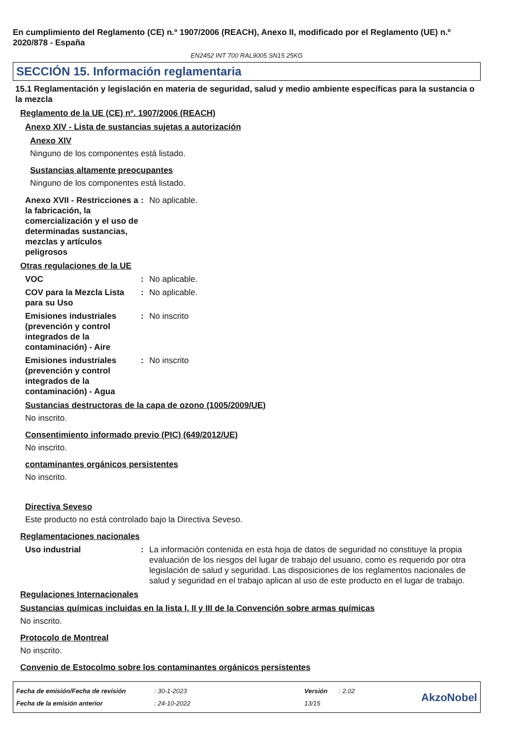En cumplimiento del Reglamento (CE) n.º 1907/2006 (REACH), Anexo II, modificado por el Reglamento (UE) n.º 2020/878 - España
EN2452 INT 700 RAL9005 SN15 25KG
SECCIÓN 15. Información reglamentaria
15.1 Reglamentación y legislación en materia de seguridad, salud y medio ambiente específicas para la sustancia o la mezcla
Reglamento de la UE (CE) nº. 1907/2006 (REACH)
Anexo XIV - Lista de sustancias sujetas a autorización
Anexo XIV
Ninguno de los componentes está listado.
Sustancias altamente preocupantes
Ninguno de los componentes está listado.
Anexo XVII - Restricciones a la fabricación, la comercialización y el uso de determinadas sustancias, mezclas y artículos peligrosos
: No aplicable.
Otras regulaciones de la UE
VOC : No aplicable.
COV para la Mezcla Lista para su Uso
: No aplicable.
Emisiones industriales (prevención y control integrados de la contaminación) - Aire
: No inscrito
Emisiones industriales (prevención y control integrados de la contaminación) - Agua
: No inscrito
Sustancias destructoras de la capa de ozono (1005/2009/UE)
No inscrito.
Consentimiento informado previo (PIC) (649/2012/UE)
No inscrito.
contaminantes orgánicos persistentes
No inscrito.
Directiva Seveso
Este producto no está controlado bajo la Directiva Seveso.
Reglamentaciones nacionales
Uso industrial : La información contenida en esta hoja de datos de seguridad no constituye la propia evaluación de los riesgos del lugar de trabajo del usuario, como es requerido por otra legislación de salud y seguridad. Las disposiciones de los reglamentos nacionales de salud y seguridad en el trabajo aplican al uso de este producto en el lugar de trabajo.
Regulaciones Internacionales
Sustancias químicas incluidas en la lista I, II y III de la Convención sobre armas químicas
No inscrito.
Protocolo de Montreal
No inscrito.
Convenio de Estocolmo sobre los contaminantes orgánicos persistentes
Fecha de emisión/Fecha de revisión
Fecha de la emisión anterior
: 30-1-2023
: 24-10-2022
Versión
13/15
: 2.02
AkzoNobel